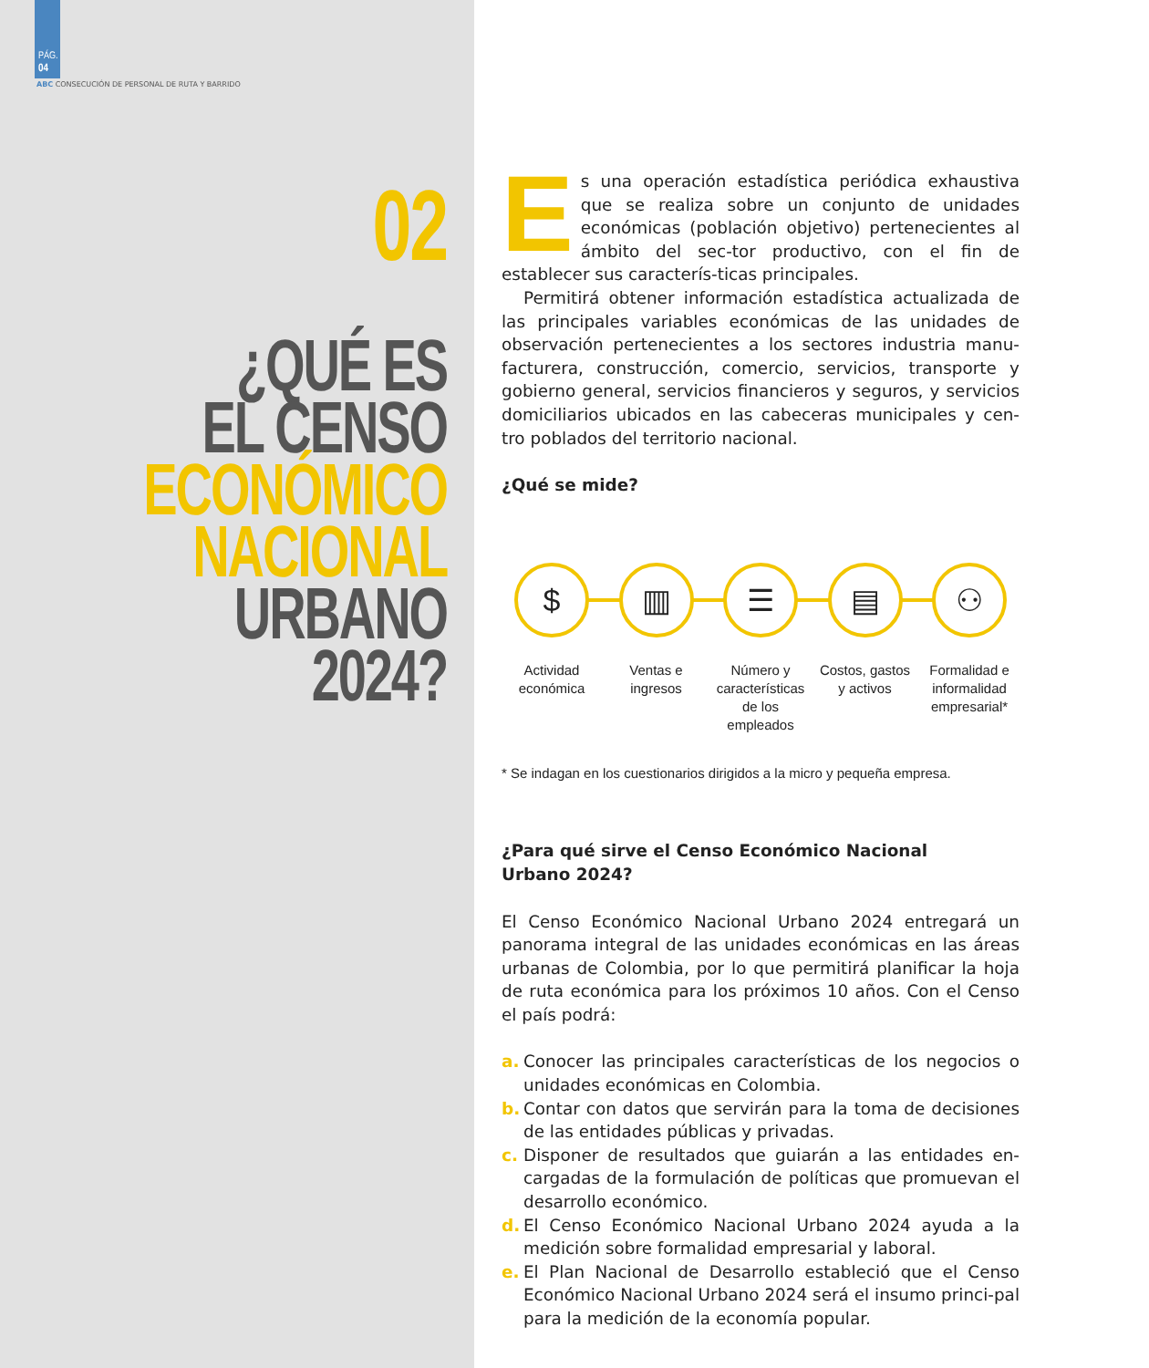PÁG.
04
ABC CONSECUCIÓN DE PERSONAL DE RUTA Y BARRIDO
02
¿QUÉ ES
EL CENSO
ECONÓMICO
NACIONAL
URBANO
2024?
Es una operación estadística periódica exhaustiva que se realiza sobre un conjunto de unidades económicas (población objetivo) pertenecientes al ámbito del sec-tor productivo, con el fin de establecer sus caracterís-ticas principales.
Permitirá obtener información estadística actualizada de las principales variables económicas de las unidades de observación pertenecientes a los sectores industria manu-facturera, construcción, comercio, servicios, transporte y gobierno general, servicios financieros y seguros, y servicios domiciliarios ubicados en las cabeceras municipales y cen-tro poblados del territorio nacional.
¿Qué se mide?
$
Actividad económica
▥
Ventas e ingresos
☰
Número y características de los empleados
▤
Costos, gastos y activos
⚇
Formalidad e informalidad empresarial*
* Se indagan en los cuestionarios dirigidos a la micro y pequeña empresa.
¿Para qué sirve el Censo Económico Nacional
Urbano 2024?
El Censo Económico Nacional Urbano 2024 entregará un panorama integral de las unidades económicas en las áreas urbanas de Colombia, por lo que permitirá planificar la hoja de ruta económica para los próximos 10 años. Con el Censo el país podrá:
a. Conocer las principales características de los negocios o unidades económicas en Colombia.
b. Contar con datos que servirán para la toma de decisiones de las entidades públicas y privadas.
c. Disponer de resultados que guiarán a las entidades en-cargadas de la formulación de políticas que promuevan el desarrollo económico.
d. El Censo Económico Nacional Urbano 2024 ayuda a la medición sobre formalidad empresarial y laboral.
e. El Plan Nacional de Desarrollo estableció que el Censo Económico Nacional Urbano 2024 será el insumo princi-pal para la medición de la economía popular.